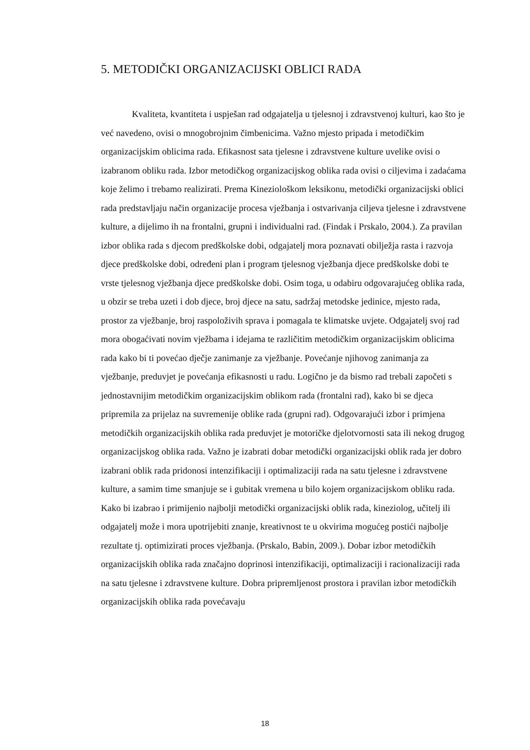5. METODIČKI ORGANIZACIJSKI OBLICI RADA
Kvaliteta, kvantiteta i uspješan rad odgajatelja u tjelesnoj i zdravstvenoj kulturi, kao što je već navedeno, ovisi o mnogobrojnim čimbenicima. Važno mjesto pripada i metodičkim organizacijskim oblicima rada. Efikasnost sata tjelesne i zdravstvene kulture uvelike ovisi o izabranom obliku rada. Izbor metodičkog organizacijskog oblika rada ovisi o ciljevima i zadaćama koje želimo i trebamo realizirati. Prema Kineziološkom leksikonu, metodički organizacijski oblici rada predstavljaju način organizacije procesa vježbanja i ostvarivanja ciljeva tjelesne i zdravstvene kulture, a dijelimo ih na frontalni, grupni i individualni rad. (Findak i Prskalo, 2004.). Za pravilan izbor oblika rada s djecom predškolske dobi, odgajatelj mora poznavati obilježja rasta i razvoja djece predškolske dobi, određeni plan i program tjelesnog vježbanja djece predškolske dobi te vrste tjelesnog vježbanja djece predškolske dobi. Osim toga, u odabiru odgovarajućeg oblika rada, u obzir se treba uzeti i dob djece, broj djece na satu, sadržaj metodske jedinice, mjesto rada, prostor za vježbanje, broj raspoloživih sprava i pomagala te klimatske uvjete. Odgajatelj svoj rad mora obogaćivati novim vježbama i idejama te različitim metodičkim organizacijskim oblicima rada kako bi ti povećao dječje zanimanje za vježbanje. Povećanje njihovog zanimanja za vježbanje, preduvjet je povećanja efikasnosti u radu. Logično je da bismo rad trebali započeti s jednostavnijim metodičkim organizacijskim oblikom rada (frontalni rad), kako bi se djeca pripremila za prijelaz na suvremenije oblike rada (grupni rad). Odgovarajući izbor i primjena metodičkih organizacijskih oblika rada preduvjet je motoričke djelotvornosti sata ili nekog drugog organizacijskog oblika rada. Važno je izabrati dobar metodički organizacijski oblik rada jer dobro izabrani oblik rada pridonosi intenzifikaciji i optimalizaciji rada na satu tjelesne i zdravstvene kulture, a samim time smanjuje se i gubitak vremena u bilo kojem organizacijskom obliku rada. Kako bi izabrao i primijenio najbolji metodički organizacijski oblik rada, kineziolog, učitelj ili odgajatelj može i mora upotrijebiti znanje, kreativnost te u okvirima mogućeg postići najbolje rezultate tj. optimizirati proces vježbanja. (Prskalo, Babin, 2009.). Dobar izbor metodičkih organizacijskih oblika rada značajno doprinosi intenzifikaciji, optimalizaciji i racionalizaciji rada na satu tjelesne i zdravstvene kulture. Dobra pripremljenost prostora i pravilan izbor metodičkih organizacijskih oblika rada povećavaju
18